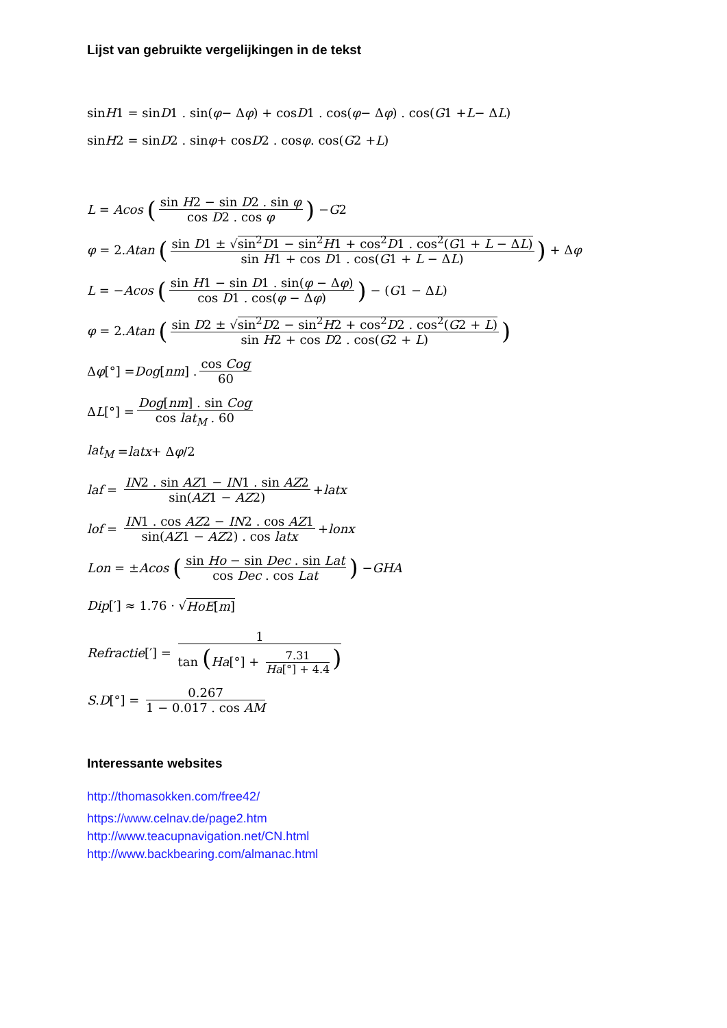Lijst van gebruikte vergelijkingen in de tekst
sin H 1 = sin D 1 . sin(φ − Δ φ) + cos D 1 . cos(φ − Δ φ) . cos(G 1 + L − Δ L)
sin H 2 = sin D 2 . sin φ + cos D 2 . cos φ . cos(G 2 + L)
L = Acos (sin H2 − sin D2 . sin φ cos D2 . cos φ) − G 2
φ = 2. Atan (sin D1 ± √sin<sup>2</sup>D1 − sin<sup>2</sup>H1 + cos<sup>2</sup>D1 . cos<sup>2</sup>(G1 + L − ΔL) sin H1 + cos D1 . cos(G1 + L − ΔL)) + Δ φ
L = − Acos (sin H1 − sin D1 . sin(φ − Δφ) cos D1 . cos(φ − Δφ)) − (G 1 − Δ L)
φ = 2. Atan (sin D2 ± √sin<sup>2</sup>D2 − sin<sup>2</sup>H2 + cos<sup>2</sup>D2 . cos<sup>2</sup>(G2 + L) sin H2 + cos D2 . cos(G2 + L))
Δ φ [°] = Dog [nm] . cos Cog 60
Δ L [°] = Dog[nm] . sin Cog cos lat<sub>M</sub> . 60
lat<sub>M</sub> = latx + Δ φ /2
laf = IN2 . sin AZ1 − IN1 . sin AZ2 sin(AZ1 − AZ2) + latx
lof = IN1 . cos AZ2 − IN2 . cos AZ1 sin(AZ1 − AZ2) . cos latx + lonx
Lon = ± Acos (sin Ho − sin Dec . sin Lat cos Dec . cos Lat) − GHA
Dip [′] ≈ 1.76 · √ HoE[m]
Refractie [′] = 1 tan (Ha[°] + 7.31 Ha[°] + 4.4)
S. D [°] = 0.267 1 − 0.017 . cos AM
Interessante websites
http://thomasokken.com/free42/
https://www.celnav.de/page2.htm
http://www.teacupnavigation.net/CN.html
http://www.backbearing.com/almanac.html